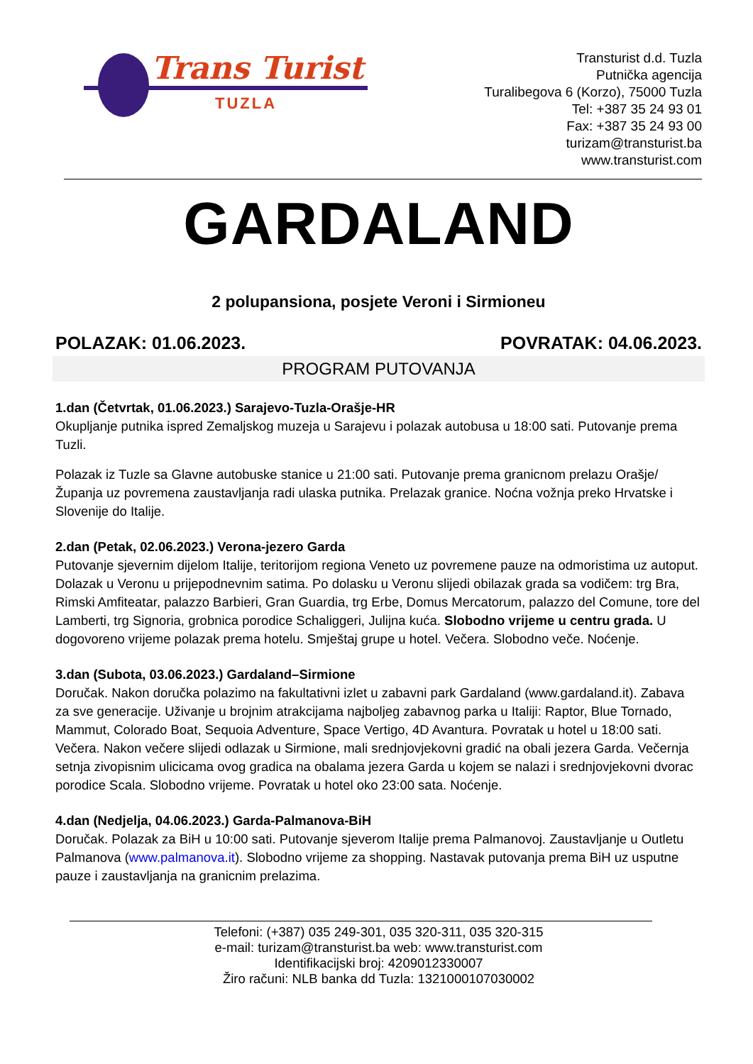Trans Turist
TUZLA
Transturist d.d. Tuzla
Putnička agencija
Turalibegova 6 (Korzo), 75000 Tuzla
Tel: +387 35 24 93 01
Fax: +387 35 24 93 00
turizam@transturist.ba
www.transturist.com
GARDALAND
2 polupansiona, posjete Veroni i Sirmioneu
POLAZAK: 01.06.2023. POVRATAK: 04.06.2023.
PROGRAM PUTOVANJA
1.dan (Četvrtak, 01.06.2023.) Sarajevo-Tuzla-Orašje-HR
Okupljanje putnika ispred Zemaljskog muzeja u Sarajevu i polazak autobusa u 18:00 sati. Putovanje prema Tuzli.
Polazak iz Tuzle sa Glavne autobuske stanice u 21:00 sati. Putovanje prema granicnom prelazu Orašje/Županja uz povremena zaustavljanja radi ulaska putnika. Prelazak granice. Noćna vožnja preko Hrvatske i Slovenije do Italije.
2.dan (Petak, 02.06.2023.) Verona-jezero Garda
Putovanje sjevernim dijelom Italije, teritorijom regiona Veneto uz povremene pauze na odmoristima uz autoput. Dolazak u Veronu u prijepodnevnim satima. Po dolasku u Veronu slijedi obilazak grada sa vodičem: trg Bra, Rimski Amfiteatar, palazzo Barbieri, Gran Guardia, trg Erbe, Domus Mercatorum, palazzo del Comune, tore del Lamberti, trg Signoria, grobnica porodice Schaliggeri, Julijna kuća. Slobodno vrijeme u centru grada. U dogovoreno vrijeme polazak prema hotelu. Smještaj grupe u hotel. Večera. Slobodno veče. Noćenje.
3.dan (Subota, 03.06.2023.) Gardaland–Sirmione
Doručak. Nakon doručka polazimo na fakultativni izlet u zabavni park Gardaland (www.gardaland.it). Zabava za sve generacije. Uživanje u brojnim atrakcijama najboljeg zabavnog parka u Italiji: Raptor, Blue Tornado, Mammut, Colorado Boat, Sequoia Adventure, Space Vertigo, 4D Avantura. Povratak u hotel u 18:00 sati. Večera. Nakon večere slijedi odlazak u Sirmione, mali srednjovjekovni gradić na obali jezera Garda. Večernja setnja zivopisnim ulicicama ovog gradica na obalama jezera Garda u kojem se nalazi i srednjovjekovni dvorac porodice Scala. Slobodno vrijeme. Povratak u hotel oko 23:00 sata. Noćenje.
4.dan (Nedjelja, 04.06.2023.) Garda-Palmanova-BiH
Doručak. Polazak za BiH u 10:00 sati. Putovanje sjeverom Italije prema Palmanovoj. Zaustavljanje u Outletu Palmanova (www.palmanova.it). Slobodno vrijeme za shopping. Nastavak putovanja prema BiH uz usputne pauze i zaustavljanja na granicnim prelazima.
Telefoni: (+387) 035 249-301, 035 320-311, 035 320-315
e-mail: turizam@transturist.ba web: www.transturist.com
Identifikacijski broj: 4209012330007
Žiro računi: NLB banka dd Tuzla: 1321000107030002